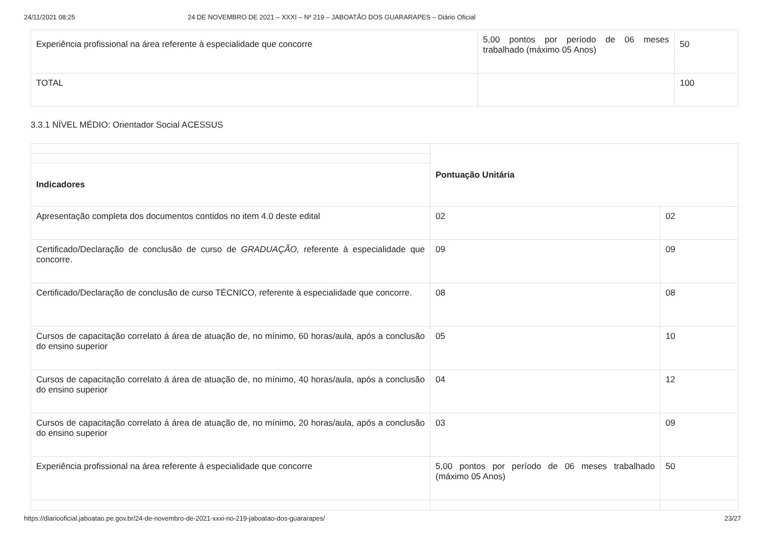24/11/2021 08:25 24 DE NOVEMBRO DE 2021 – XXXI – Nº 219 – JABOATÃO DOS GUARARAPES – Diário Oficial
| Experiência profissional na área referente à especialidade que concorre | 5,00 pontos por período de 06 meses trabalhado (máximo 05 Anos) | 50 |
| TOTAL | | 100 |
3.3.1 NÍVEL MÉDIO: Orientador Social ACESSUS
| | Pontuação Unitária | |
| Indicadores | | |
| Apresentação completa dos documentos contidos no item 4.0 deste edital | 02 | 02 |
| Certificado/Declaração de conclusão de curso de GRADUAÇÃO, referente à especialidade que concorre. | 09 | 09 |
| Certificado/Declaração de conclusão de curso TÉCNICO, referente à especialidade que concorre. | 08 | 08 |
| Cursos de capacitação correlato á área de atuação de, no mínimo, 60 horas/aula, após a conclusão do ensino superior | 05 | 10 |
| Cursos de capacitação correlato á área de atuação de, no mínimo, 40 horas/aula, após a conclusão do ensino superior | 04 | 12 |
| Cursos de capacitação correlato á área de atuação de, no mínimo, 20 horas/aula, após a conclusão do ensino superior | 03 | 09 |
| Experiência profissional na área referente à especialidade que concorre | 5,00 pontos por período de 06 meses trabalhado (máximo 05 Anos) | 50 |
https://diariooficial.jaboatao.pe.gov.br/24-de-novembro-de-2021-xxxi-no-219-jaboatao-dos-guararapes/ 23/27